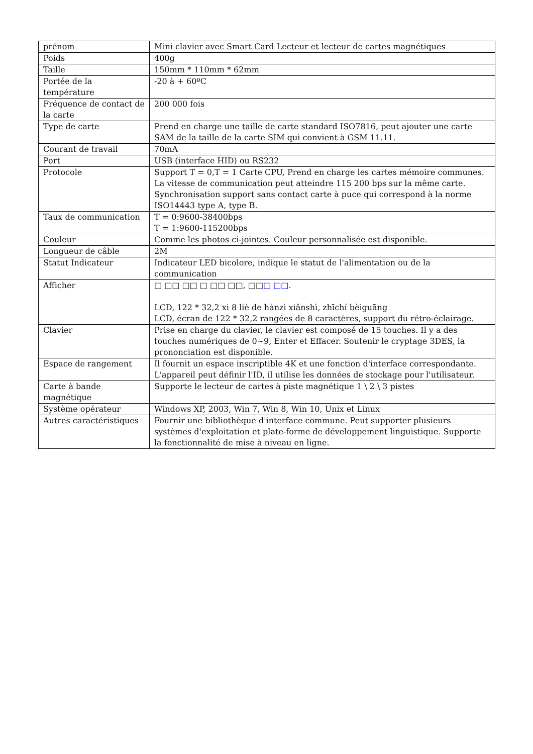| prénom | Mini clavier avec Smart Card Lecteur et lecteur de cartes magnétiques |
| Poids | 400g |
| Taille | 150mm * 110mm * 62mm |
| Portée de la température | -20 à + 60ºC |
| Fréquence de contact de la carte | 200 000 fois |
| Type de carte | Prend en charge une taille de carte standard ISO7816, peut ajouter une carte SAM de la taille de la carte SIM qui convient à GSM 11.11. |
| Courant de travail | 70mA |
| Port | USB (interface HID) ou RS232 |
| Protocole | Support T = 0,T = 1 Carte CPU, Prend en charge les cartes mémoire communes. La vitesse de communication peut atteindre 115 200 bps sur la même carte. Synchronisation support sans contact carte à puce qui correspond à la norme ISO14443 type A, type B. |
| Taux de communication | T = 0:9600-38400bps T = 1:9600-115200bps |
| Couleur | Comme les photos ci-jointes. Couleur personnalisée est disponible. |
| Longueur de câble | 2M |
| Statut Indicateur | Indicateur LED bicolore, indique le statut de l'alimentation ou de la communication |
| Afficher | □ □□ □□ □ □□ □□, □□ □ □□ . LCD, 122 * 32,2 xi 8 liè de hànzì xiǎnshì, zhīchí bèiguāng LCD, écran de 122 * 32,2 rangées de 8 caractères, support du rétro-éclairage. |
| Clavier | Prise en charge du clavier, le clavier est composé de 15 touches. Il y a des touches numériques de 0~9, Enter et Effacer. Soutenir le cryptage 3DES, la prononciation est disponible. |
| Espace de rangement | Il fournit un espace inscriptible 4K et une fonction d'interface correspondante. L'appareil peut définir l'ID, il utilise les données de stockage pour l'utilisateur. |
| Carte à bande magnétique | Supporte le lecteur de cartes à piste magnétique 1 \ 2 \ 3 pistes |
| Système opérateur | Windows XP, 2003, Win 7, Win 8, Win 10, Unix et Linux |
| Autres caractéristiques | Fournir une bibliothèque d'interface commune. Peut supporter plusieurs systèmes d'exploitation et plate-forme de développement linguistique. Supporte la fonctionnalité de mise à niveau en ligne. |